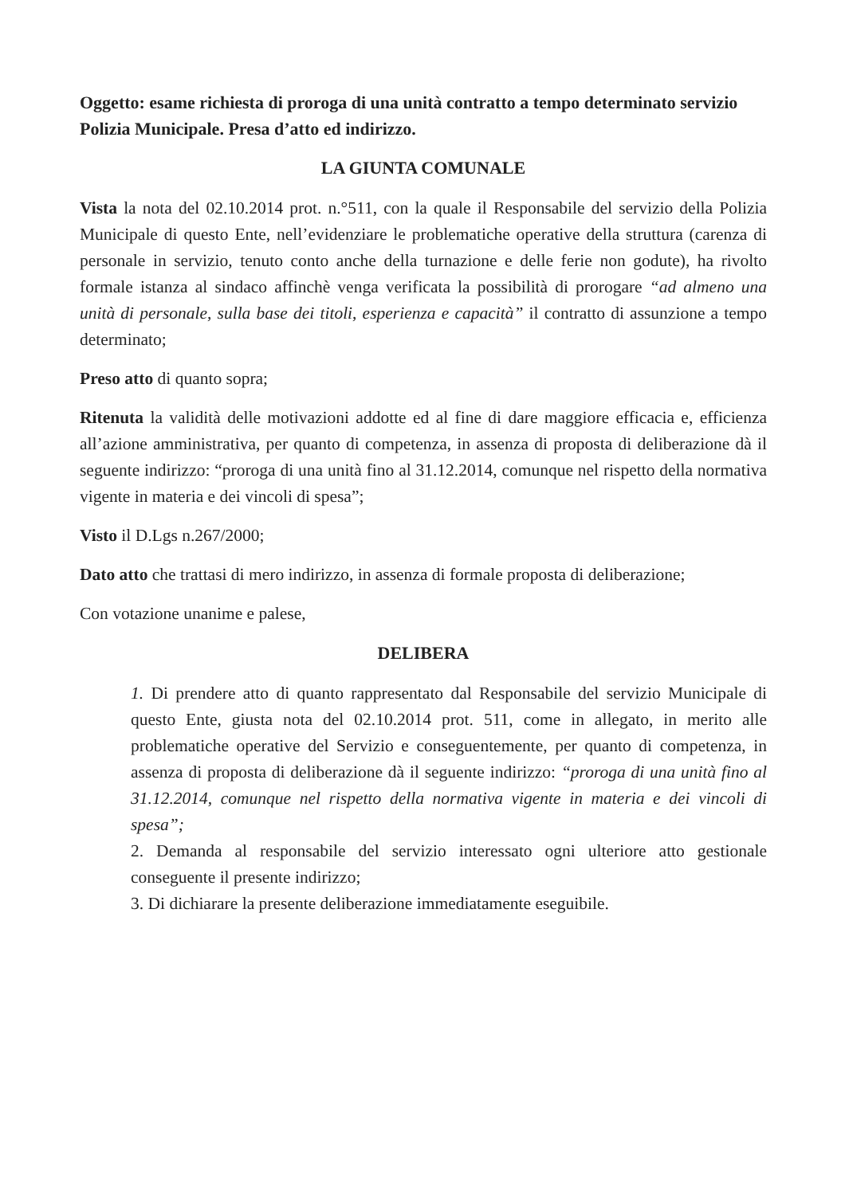Oggetto: esame richiesta di proroga di una unità contratto a tempo determinato servizio Polizia Municipale. Presa d’atto ed indirizzo.
LA GIUNTA COMUNALE
Vista la nota del 02.10.2014 prot. n.°511, con la quale il Responsabile del servizio della Polizia Municipale di questo Ente, nell’evidenziare le problematiche operative della struttura (carenza di personale in servizio, tenuto conto anche della turnazione e delle ferie non godute), ha rivolto formale istanza al sindaco affinchè venga verificata la possibilità di prorogare “ad almeno una unità di personale, sulla base dei titoli, esperienza e capacità” il contratto di assunzione a tempo determinato;
Preso atto di quanto sopra;
Ritenuta la validità delle motivazioni addotte ed al fine di dare maggiore efficacia e, efficienza all’azione amministrativa, per quanto di competenza, in assenza di proposta di deliberazione dà il seguente indirizzo: “proroga di una unità fino al 31.12.2014, comunque nel rispetto della normativa vigente in materia e dei vincoli di spesa”;
Visto il D.Lgs n.267/2000;
Dato atto che trattasi di mero indirizzo, in assenza di formale proposta di deliberazione;
Con votazione unanime e palese,
DELIBERA
1. Di prendere atto di quanto rappresentato dal Responsabile del servizio Municipale di questo Ente, giusta nota del 02.10.2014 prot. 511, come in allegato, in merito alle problematiche operative del Servizio e conseguentemente, per quanto di competenza, in assenza di proposta di deliberazione dà il seguente indirizzo: “proroga di una unità fino al 31.12.2014, comunque nel rispetto della normativa vigente in materia e dei vincoli di spesa”;
2. Demanda al responsabile del servizio interessato ogni ulteriore atto gestionale conseguente il presente indirizzo;
3. Di dichiarare la presente deliberazione immediatamente eseguibile.